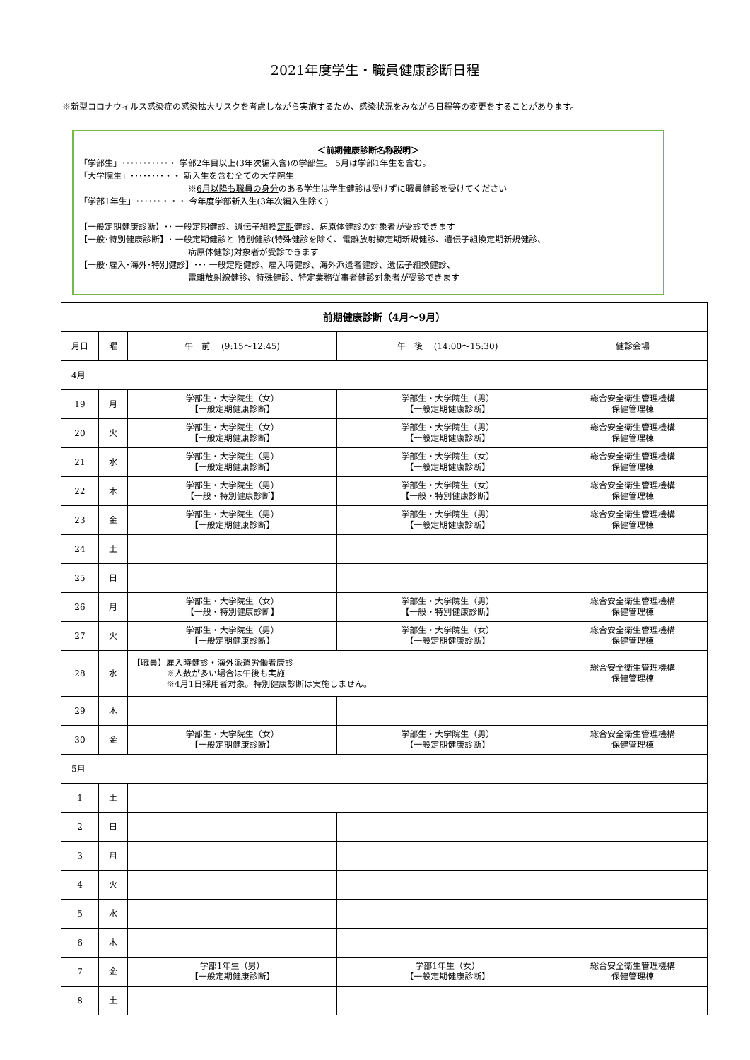2021年度学生・職員健康診断日程
※新型コロナウィルス感染症の感染拡大リスクを考慮しながら実施するため、感染状況をみながら日程等の変更をすることがあります。
＜前期健康診断名称説明＞
「学部生」･･･････････・ 学部2年目以上(3年次編入含)の学部生。 5月は学部1年生を含む。
「大学院生」････････・・ 新入生を含む全ての大学院生
※6月以降も職員の身分のある学生は学生健診は受けずに職員健診を受けてください
「学部1年生」･･････・・・ 今年度学部新入生(3年次編入生除く)
【一般定期健康診断】･･ 一般定期健診、遺伝子組換定期健診、病原体健診の対象者が受診できます
【一般･特別健康診断】･ 一般定期健診と 特別健診(特殊健診を除く、電離放射線定期新規健診、遺伝子組換定期新規健診、
病原体健診)対象者が受診できます
【一般･雇入･海外･特別健診】･･･ 一般定期健診、雇入時健診、海外派遣者健診、遺伝子組換健診、
電離放射線健診、特殊健診、特定業務従事者健診対象者が受診できます
| 前期健康診断（4月～9月） | | | | |
| --- | --- | --- | --- | --- |
| 月日 | 曜 | 午 前 (9:15～12:45) | 午 後 (14:00～15:30) | 健診会場 |
| 4月 | | | | |
| 19 | 月 | 学部生・大学院生（女） 【一般定期健康診断】 | 学部生・大学院生（男） 【一般定期健康診断】 | 総合安全衛生管理機構 保健管理棟 |
| 20 | 火 | 学部生・大学院生（女） 【一般定期健康診断】 | 学部生・大学院生（男） 【一般定期健康診断】 | 総合安全衛生管理機構 保健管理棟 |
| 21 | 水 | 学部生・大学院生（男） 【一般定期健康診断】 | 学部生・大学院生（女） 【一般定期健康診断】 | 総合安全衛生管理機構 保健管理棟 |
| 22 | 木 | 学部生・大学院生（男） 【一般・特別健康診断】 | 学部生・大学院生（女） 【一般・特別健康診断】 | 総合安全衛生管理機構 保健管理棟 |
| 23 | 金 | 学部生・大学院生（男） 【一般定期健康診断】 | 学部生・大学院生（男） 【一般定期健康診断】 | 総合安全衛生管理機構 保健管理棟 |
| 24 | 土 | | | |
| 25 | 日 | | | |
| 26 | 月 | 学部生・大学院生（女） 【一般・特別健康診断】 | 学部生・大学院生（男） 【一般・特別健康診断】 | 総合安全衛生管理機構 保健管理棟 |
| 27 | 火 | 学部生・大学院生（男） 【一般定期健康診断】 | 学部生・大学院生（女） 【一般定期健康診断】 | 総合安全衛生管理機構 保健管理棟 |
| 28 | 水 | 【職員】雇入時健診・海外派遣労働者康診 ※人数が多い場合は午後も実施 ※4月1日採用者対象。特別健康診断は実施しません。 | | 総合安全衛生管理機構 保健管理棟 |
| 29 | 木 | | | |
| 30 | 金 | 学部生・大学院生（女） 【一般定期健康診断】 | 学部生・大学院生（男） 【一般定期健康診断】 | 総合安全衛生管理機構 保健管理棟 |
| 5月 | | | | |
| 1 | 土 | | | |
| 2 | 日 | | | |
| 3 | 月 | | | |
| 4 | 火 | | | |
| 5 | 水 | | | |
| 6 | 木 | | | |
| 7 | 金 | 学部1年生（男） 【一般定期健康診断】 | 学部1年生（女） 【一般定期健康診断】 | 総合安全衛生管理機構 保健管理棟 |
| 8 | 土 | | | |